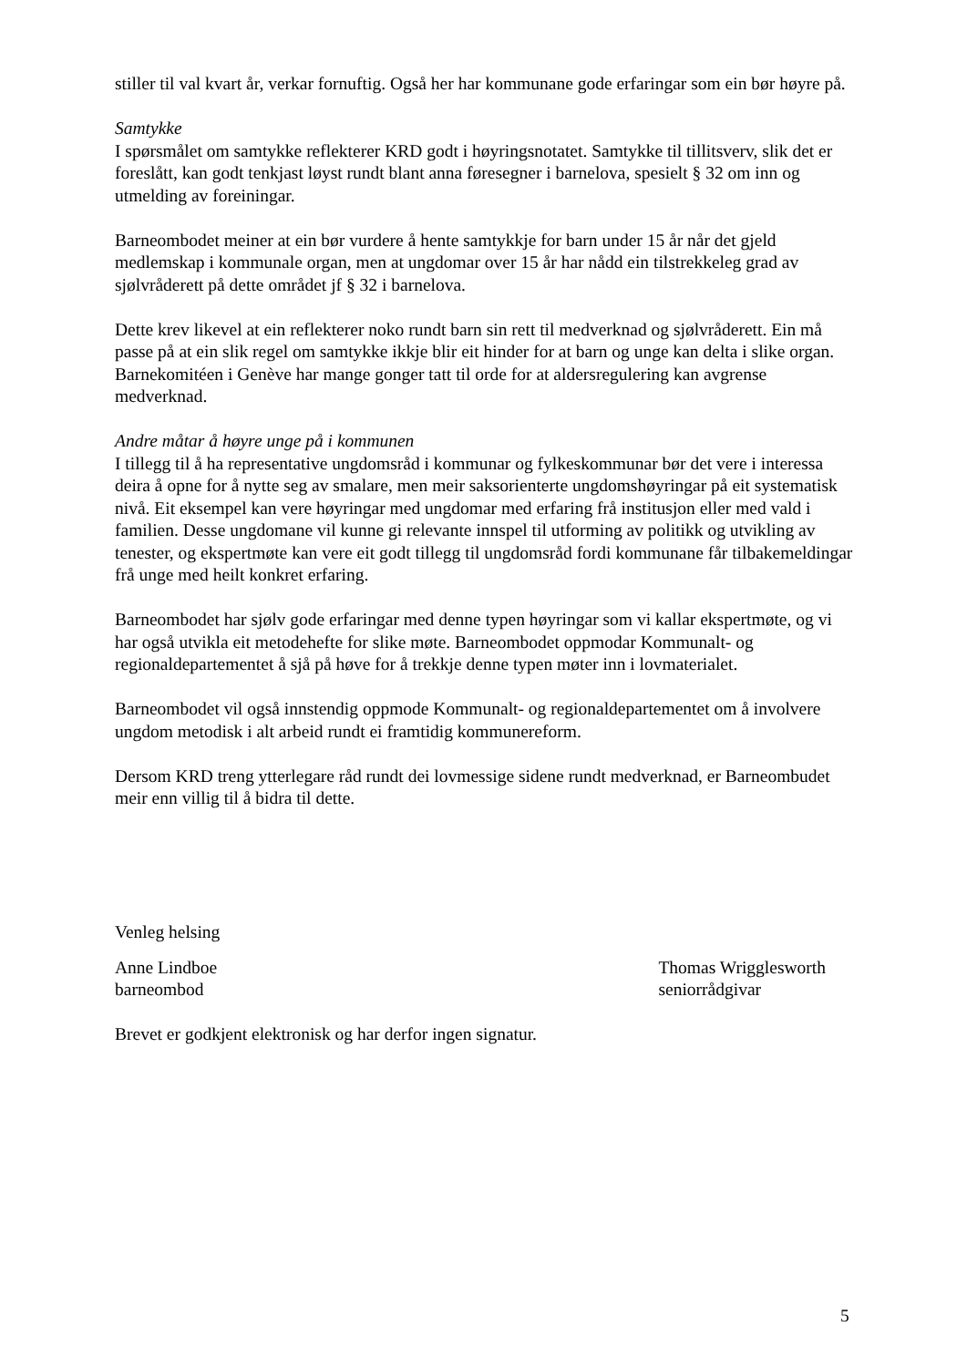stiller til val kvart år, verkar fornuftig. Også her har kommunane gode erfaringar som ein bør høyre på.
Samtykke
I spørsmålet om samtykke reflekterer KRD godt i høyringsnotatet. Samtykke til tillitsverv, slik det er foreslått, kan godt tenkjast løyst rundt blant anna føresegner i barnelova, spesielt § 32 om inn og utmelding av foreiningar.
Barneombodet meiner at ein bør vurdere å hente samtykkje for barn under 15 år når det gjeld medlemskap i kommunale organ, men at ungdomar over 15 år har nådd ein tilstrekkeleg grad av sjølvråderett på dette området jf § 32 i barnelova.
Dette krev likevel at ein reflekterer noko rundt barn sin rett til medverknad og sjølvråderett. Ein må passe på at ein slik regel om samtykke ikkje blir eit hinder for at barn og unge kan delta i slike organ. Barnekomitéen i Genève har mange gonger tatt til orde for at aldersregulering kan avgrense medverknad.
Andre måtar å høyre unge på i kommunen
I tillegg til å ha representative ungdomsråd i kommunar og fylkeskommunar bør det vere i interessa deira å opne for å nytte seg av smalare, men meir saksorienterte ungdomshøyringar på eit systematisk nivå. Eit eksempel kan vere høyringar med ungdomar med erfaring frå institusjon eller med vald i familien. Desse ungdomane vil kunne gi relevante innspel til utforming av politikk og utvikling av tenester, og ekspertmøte kan vere eit godt tillegg til ungdomsråd fordi kommunane får tilbakemeldingar frå unge med heilt konkret erfaring.
Barneombodet har sjølv gode erfaringar med denne typen høyringar som vi kallar ekspertmøte, og vi har også utvikla eit metodehefte for slike møte. Barneombodet oppmodar Kommunalt- og regionaldepartementet å sjå på høve for å trekkje denne typen møter inn i lovmaterialet.
Barneombodet vil også innstendig oppmode Kommunalt- og regionaldepartementet om å involvere ungdom metodisk i alt arbeid rundt ei framtidig kommunereform.
Dersom KRD treng ytterlegare råd rundt dei lovmessige sidene rundt medverknad, er Barneombudet meir enn villig til å bidra til dette.
Venleg helsing
Anne Lindboe
barneombod
Thomas Wrigglesworth
seniorrådgivar
Brevet er godkjent elektronisk og har derfor ingen signatur.
5